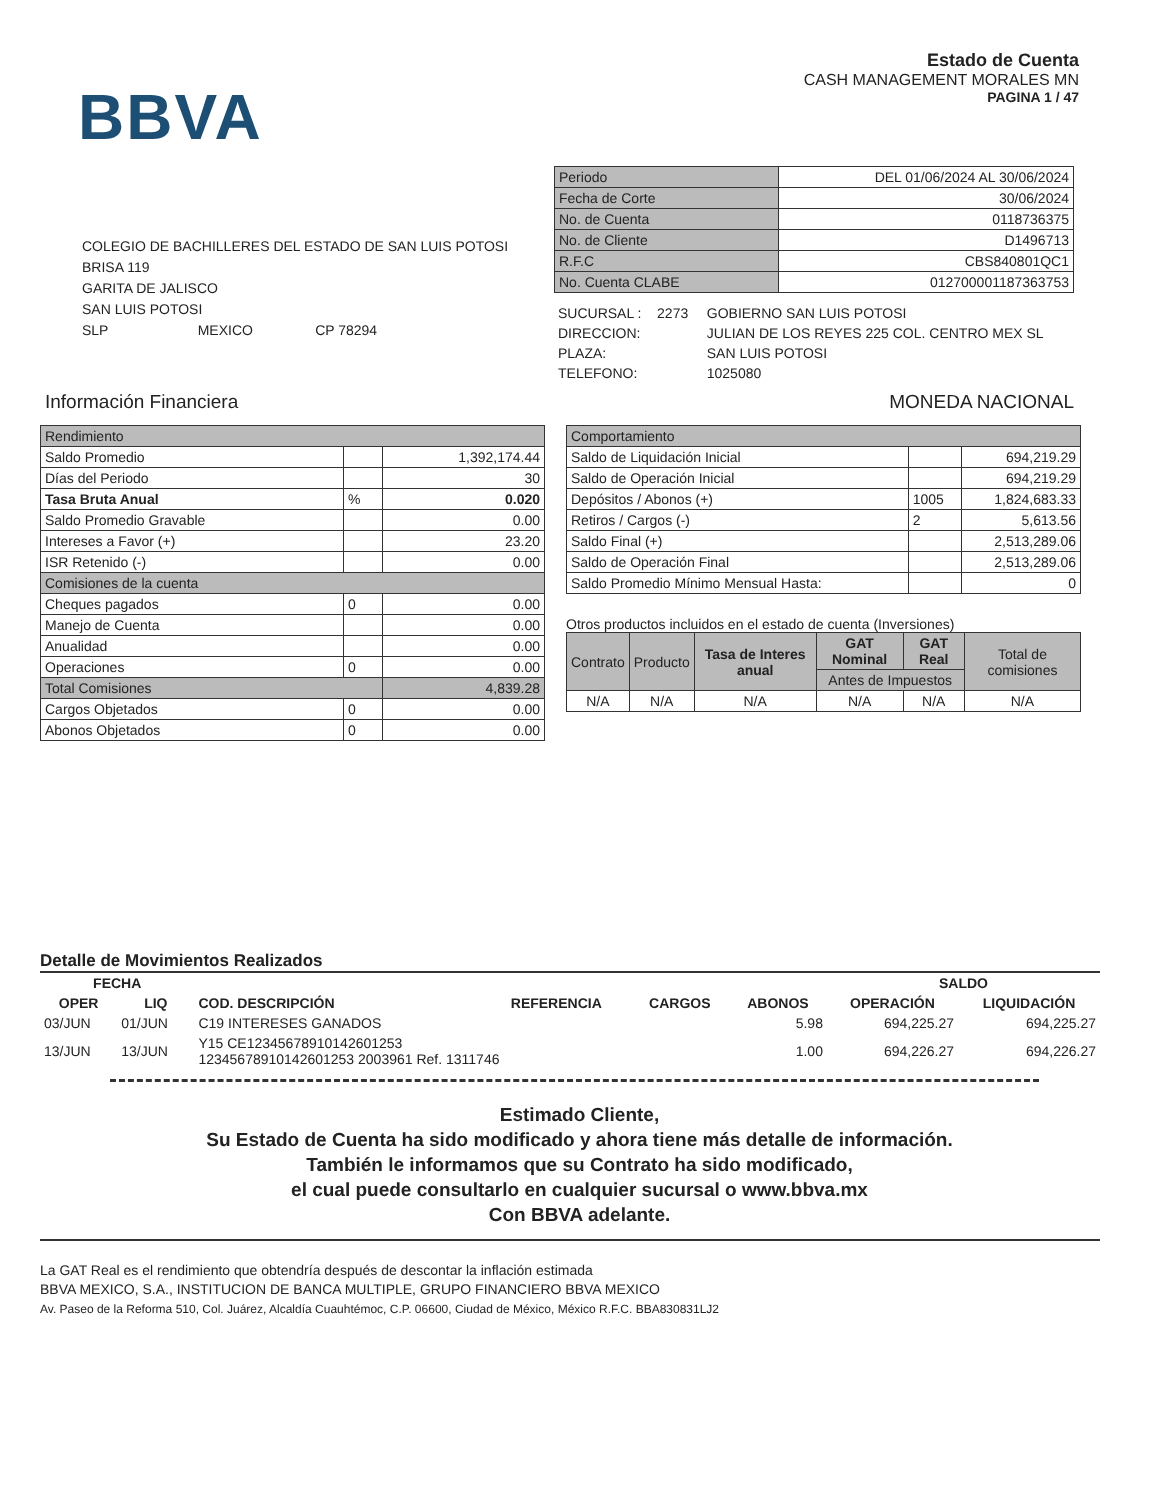BBVA
Estado de Cuenta
CASH MANAGEMENT MORALES MN
PAGINA 1 / 47
COLEGIO DE BACHILLERES DEL ESTADO DE SAN LUIS POTOSI
BRISA 119
GARITA DE JALISCO
SAN LUIS POTOSI
SLP MEXICO CP 78294
| Periodo | DEL 01/06/2024 AL 30/06/2024 |
| Fecha de Corte | 30/06/2024 |
| No. de Cuenta | 0118736375 |
| No. de Cliente | D1496713 |
| R.F.C | CBS840801QC1 |
| No. Cuenta CLABE | 012700001187363753 |
| SUCURSAL : 2273 | GOBIERNO SAN LUIS POTOSI |
| DIRECCION: | JULIAN DE LOS REYES 225 COL. CENTRO MEX SL |
| PLAZA: | SAN LUIS POTOSI |
| TELEFONO: | 1025080 |
Información Financiera MONEDA NACIONAL
| Rendimiento | | |
| Saldo Promedio | | 1,392,174.44 |
| Días del Periodo | | 30 |
| Tasa Bruta Anual | % | 0.020 |
| Saldo Promedio Gravable | | 0.00 |
| Intereses a Favor (+) | | 23.20 |
| ISR Retenido (-) | | 0.00 |
| Comisiones de la cuenta | | |
| Cheques pagados | 0 | 0.00 |
| Manejo de Cuenta | | 0.00 |
| Anualidad | | 0.00 |
| Operaciones | 0 | 0.00 |
| Total Comisiones | | 4,839.28 |
| Cargos Objetados | 0 | 0.00 |
| Abonos Objetados | 0 | 0.00 |
| Comportamiento | | |
| Saldo de Liquidación Inicial | | 694,219.29 |
| Saldo de Operación Inicial | | 694,219.29 |
| Depósitos / Abonos (+) | 1005 | 1,824,683.33 |
| Retiros / Cargos (-) | 2 | 5,613.56 |
| Saldo Final (+) | | 2,513,289.06 |
| Saldo de Operación Final | | 2,513,289.06 |
| Saldo Promedio Mínimo Mensual Hasta: | | 0 |
Otros productos incluidos en el estado de cuenta (Inversiones)
| Contrato | Producto | Tasa de Interes anual | GAT Nominal | GAT Real | Total de comisiones |
| | | | Antes de Impuestos | | |
| N/A | N/A | N/A | N/A | N/A | N/A |
Detalle de Movimientos Realizados
| FECHA | | | | | | SALDO | |
| --- | --- | --- | --- | --- | --- | --- | --- |
| OPER | LIQ | COD. DESCRIPCIÓN | REFERENCIA | CARGOS | ABONOS | OPERACIÓN | LIQUIDACIÓN |
| 03/JUN | 01/JUN | C19 INTERESES GANADOS | | | 5.98 | 694,225.27 | 694,225.27 |
| 13/JUN | 13/JUN | Y15 CE12345678910142601253 12345678910142601253 2003961 Ref. 1311746 | | | 1.00 | 694,226.27 | 694,226.27 |
Estimado Cliente,
Su Estado de Cuenta ha sido modificado y ahora tiene más detalle de información.
También le informamos que su Contrato ha sido modificado,
el cual puede consultarlo en cualquier sucursal o www.bbva.mx
Con BBVA adelante.
La GAT Real es el rendimiento que obtendría después de descontar la inflación estimada
BBVA MEXICO, S.A., INSTITUCION DE BANCA MULTIPLE, GRUPO FINANCIERO BBVA MEXICO
Av. Paseo de la Reforma 510, Col. Juárez, Alcaldía Cuauhtémoc, C.P. 06600, Ciudad de México, México R.F.C. BBA830831LJ2